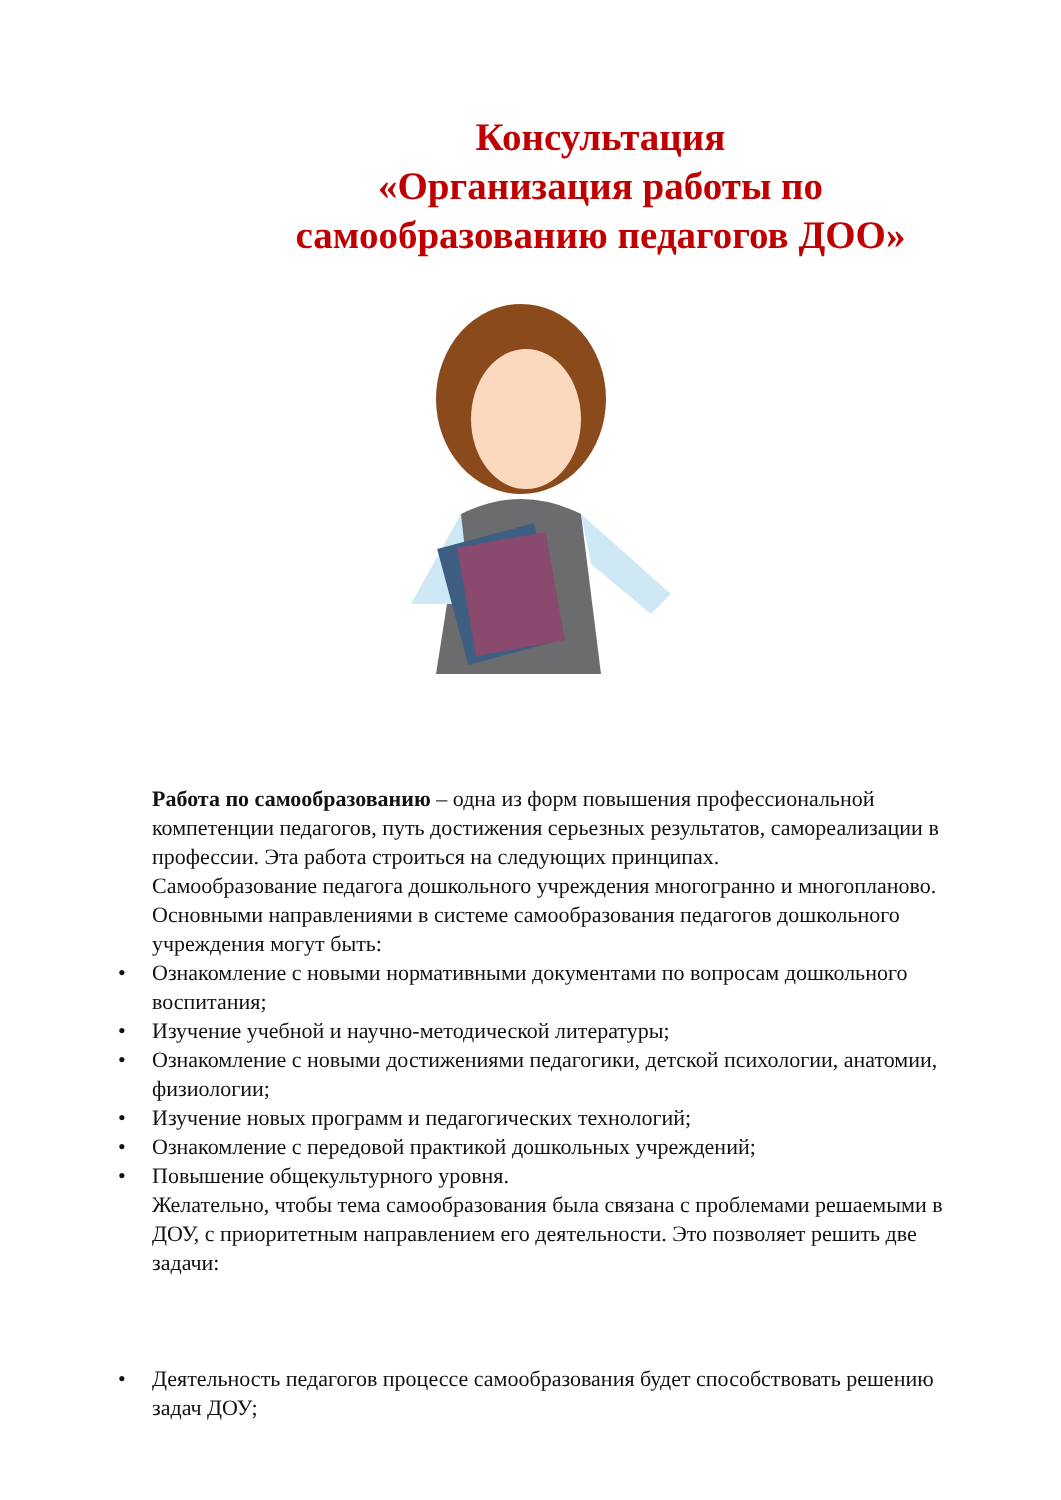Консультация
«Организация работы по
самообразованию педагогов ДОО»
Работа по самообразованию – одна из форм повышения профессиональной компетенции педагогов, путь достижения серьезных результатов, самореализации в профессии. Эта работа строиться на следующих принципах.
Самообразование педагога дошкольного учреждения многогранно и многопланово. Основными направлениями в системе самообразования педагогов дошкольного учреждения могут быть:
• Ознакомление с новыми нормативными документами по вопросам дошкольного воспитания;
• Изучение учебной и научно-методической литературы;
• Ознакомление с новыми достижениями педагогики, детской психологии, анатомии, физиологии;
• Изучение новых программ и педагогических технологий;
• Ознакомление с передовой практикой дошкольных учреждений;
• Повышение общекультурного уровня.
Желательно, чтобы тема самообразования была связана с проблемами решаемыми в ДОУ, с приоритетным направлением его деятельности. Это позволяет решить две задачи:
• Деятельность педагогов процессе самообразования будет способствовать решению задач ДОУ;